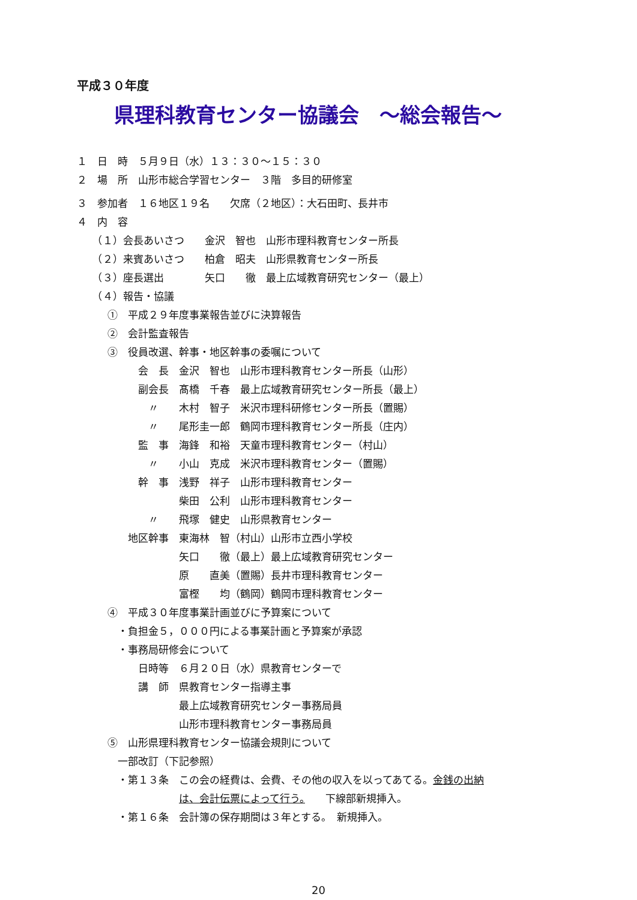平成３０年度
県理科教育センター協議会　～総会報告～
１　日　時　５月９日（水）１３：３０～１５：３０
２　場　所　山形市総合学習センター　３階　多目的研修室
３　参加者　１６地区１９名　　欠席（２地区）：大石田町、長井市
４　内　容
　　（１）会長あいさつ　　金沢　智也　山形市理科教育センター所長
　　（２）来賓あいさつ　　柏倉　昭夫　山形県教育センター所長
　　（３）座長選出　　　　矢口　　徹　最上広域教育研究センター（最上）
　　（４）報告・協議
　　　①　平成２９年度事業報告並びに決算報告
　　　②　会計監査報告
　　　③　役員改選、幹事・地区幹事の委嘱について
　　　　　　会　長　金沢　智也　山形市理科教育センター所長（山形）
　　　　　　副会長　髙橋　千春　最上広域教育研究センター所長（最上）
　　　　　　　〃　　木村　智子　米沢市理科研修センター所長（置賜）
　　　　　　　〃　　尾形圭一郎　鶴岡市理科教育センター所長（庄内）
　　　　　　監　事　海鋒　和裕　天童市理科教育センター（村山）
　　　　　　　〃　　小山　克成　米沢市理科教育センター（置賜）
　　　　　　幹　事　浅野　祥子　山形市理科教育センター
　　　　　　　　　　柴田　公利　山形市理科教育センター
　　　　　　　〃　　飛塚　健史　山形県教育センター
　　　　　地区幹事　東海林　智（村山）山形市立西小学校
　　　　　　　　　　矢口　　徹（最上）最上広域教育研究センター
　　　　　　　　　　原　　直美（置賜）長井市理科教育センター
　　　　　　　　　　富樫　　均（鶴岡）鶴岡市理科教育センター
　　　④　平成３０年度事業計画並びに予算案について
　　　　・負担金５，０００円による事業計画と予算案が承認
　　　　・事務局研修会について
　　　　　　日時等　６月２０日（水）県教育センターで
　　　　　　講　師　県教育センター指導主事
　　　　　　　　　　最上広域教育研究センター事務局員
　　　　　　　　　　山形市理科教育センター事務局員
　　　⑤　山形県理科教育センター協議会規則について
　　　　一部改訂（下記参照）
　　　　・第１３条　この会の経費は、会費、その他の収入を以ってあてる。金銭の出納
　　　　　　　　　　は、会計伝票によって行う。　　下線部新規挿入。
　　　　・第１６条　会計簿の保存期間は３年とする。　新規挿入。
20